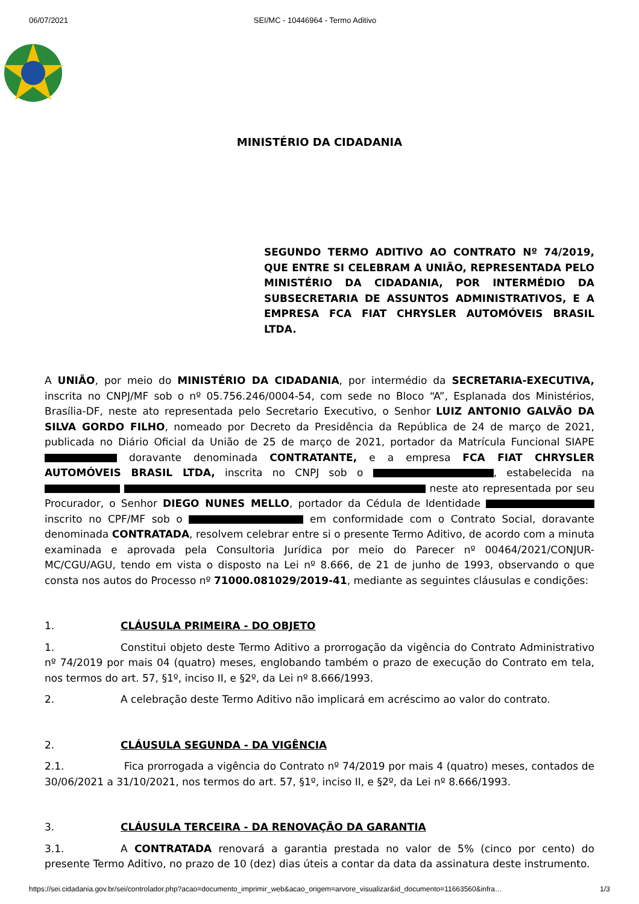06/07/2021 SEI/MC - 10446964 - Termo Aditivo
MINISTÉRIO DA CIDADANIA
SEGUNDO TERMO ADITIVO AO CONTRATO Nº 74/2019, QUE ENTRE SI CELEBRAM A UNIÃO, REPRESENTADA PELO MINISTÉRIO DA CIDADANIA, POR INTERMÉDIO DA SUBSECRETARIA DE ASSUNTOS ADMINISTRATIVOS, E A EMPRESA FCA FIAT CHRYSLER AUTOMÓVEIS BRASIL LTDA.
A UNIÃO, por meio do MINISTÉRIO DA CIDADANIA, por intermédio da SECRETARIA-EXECUTIVA, inscrita no CNPJ/MF sob o nº 05.756.246/0004-54, com sede no Bloco “A”, Esplanada dos Ministérios, Brasília-DF, neste ato representada pelo Secretario Executivo, o Senhor LUIZ ANTONIO GALVÃO DA SILVA GORDO FILHO, nomeado por Decreto da Presidência da República de 24 de março de 2021, publicada no Diário Oficial da União de 25 de março de 2021, portador da Matrícula Funcional SIAPE doravante denominada CONTRATANTE, e a empresa FCA FIAT CHRYSLER AUTOMÓVEIS BRASIL LTDA, inscrita no CNPJ sob o , estabelecida na neste ato representada por seu Procurador, o Senhor DIEGO NUNES MELLO, portador da Cédula de Identidade inscrito no CPF/MF sob o em conformidade com o Contrato Social, doravante denominada CONTRATADA, resolvem celebrar entre si o presente Termo Aditivo, de acordo com a minuta examinada e aprovada pela Consultoria Jurídica por meio do Parecer nº 00464/2021/CONJUR-MC/CGU/AGU, tendo em vista o disposto na Lei nº 8.666, de 21 de junho de 1993, observando o que consta nos autos do Processo nº 71000.081029/2019-41, mediante as seguintes cláusulas e condições:
1. CLÁUSULA PRIMEIRA - DO OBJETO
1. Constitui objeto deste Termo Aditivo a prorrogação da vigência do Contrato Administrativo nº 74/2019 por mais 04 (quatro) meses, englobando também o prazo de execução do Contrato em tela, nos termos do art. 57, §1º, inciso II, e §2º, da Lei nº 8.666/1993.
2. A celebração deste Termo Aditivo não implicará em acréscimo ao valor do contrato.
2. CLÁUSULA SEGUNDA - DA VIGÊNCIA
2.1. Fica prorrogada a vigência do Contrato nº 74/2019 por mais 4 (quatro) meses, contados de 30/06/2021 a 31/10/2021, nos termos do art. 57, §1º, inciso II, e §2º, da Lei nº 8.666/1993.
3. CLÁUSULA TERCEIRA - DA RENOVAÇÃO DA GARANTIA
3.1. A CONTRATADA renovará a garantia prestada no valor de 5% (cinco por cento) do presente Termo Aditivo, no prazo de 10 (dez) dias úteis a contar da data da assinatura deste instrumento.
https://sei.cidadania.gov.br/sei/controlador.php?acao=documento_imprimir_web&acao_origem=arvore_visualizar&id_documento=11663560&infra… 1/3